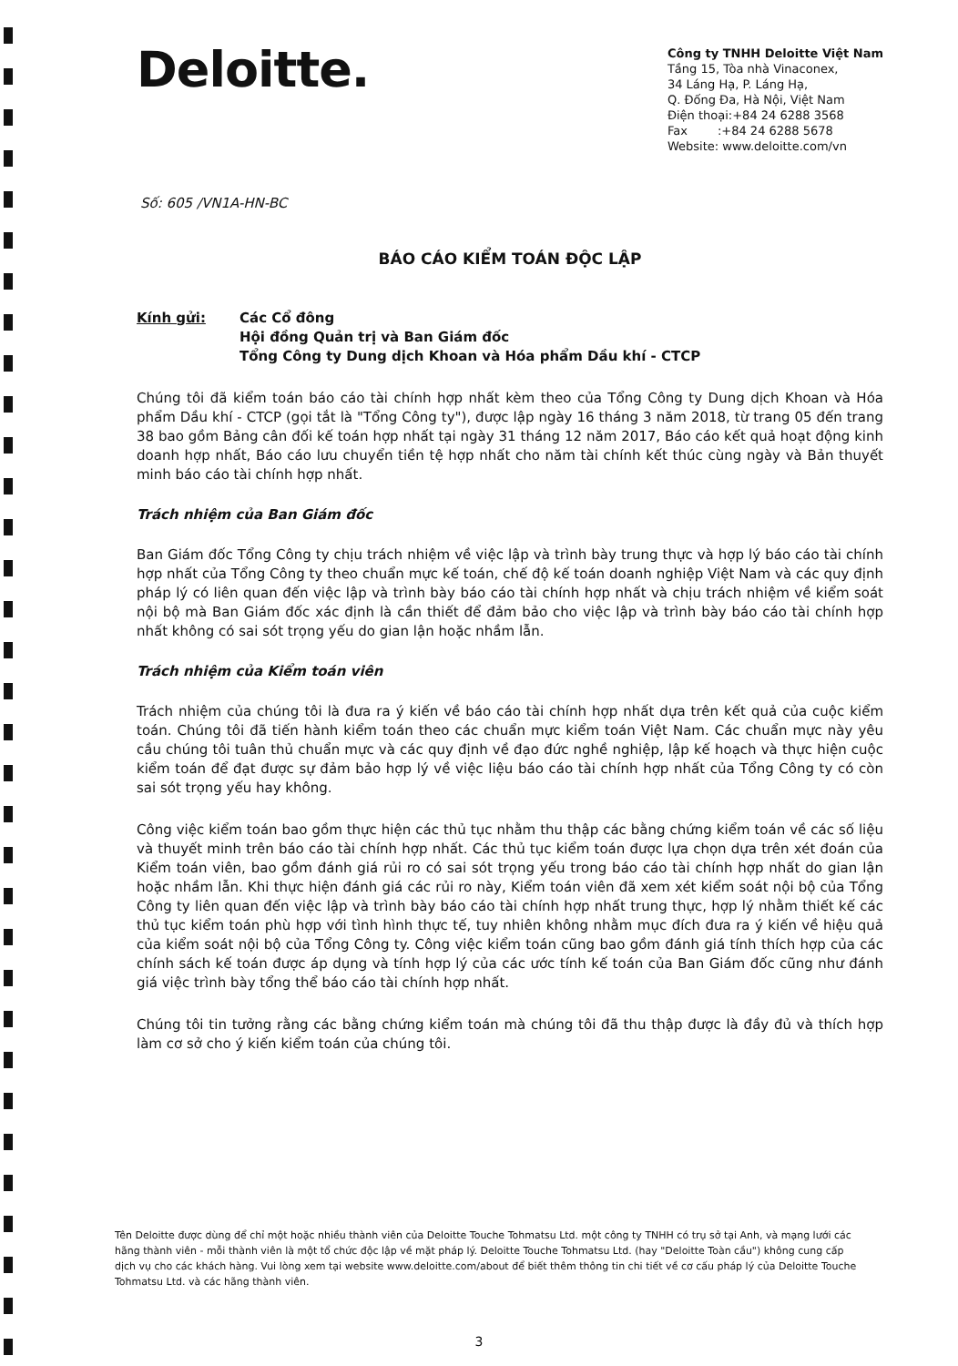Deloitte.
Công ty TNHH Deloitte Việt Nam
Tầng 15, Tòa nhà Vinaconex,
34 Láng Hạ, P. Láng Hạ,
Q. Đống Đa, Hà Nội, Việt Nam
Điện thoại:+84 24 6288 3568
Fax :+84 24 6288 5678
Website: www.deloitte.com/vn
Số: 605 /VN1A-HN-BC
BÁO CÁO KIỂM TOÁN ĐỘC LẬP
Kính gửi: Các Cổ đông
Hội đồng Quản trị và Ban Giám đốc
Tổng Công ty Dung dịch Khoan và Hóa phẩm Dầu khí - CTCP
Chúng tôi đã kiểm toán báo cáo tài chính hợp nhất kèm theo của Tổng Công ty Dung dịch Khoan và Hóa phẩm Dầu khí - CTCP (gọi tắt là "Tổng Công ty"), được lập ngày 16 tháng 3 năm 2018, từ trang 05 đến trang 38 bao gồm Bảng cân đối kế toán hợp nhất tại ngày 31 tháng 12 năm 2017, Báo cáo kết quả hoạt động kinh doanh hợp nhất, Báo cáo lưu chuyển tiền tệ hợp nhất cho năm tài chính kết thúc cùng ngày và Bản thuyết minh báo cáo tài chính hợp nhất.
Trách nhiệm của Ban Giám đốc
Ban Giám đốc Tổng Công ty chịu trách nhiệm về việc lập và trình bày trung thực và hợp lý báo cáo tài chính hợp nhất của Tổng Công ty theo chuẩn mực kế toán, chế độ kế toán doanh nghiệp Việt Nam và các quy định pháp lý có liên quan đến việc lập và trình bày báo cáo tài chính hợp nhất và chịu trách nhiệm về kiểm soát nội bộ mà Ban Giám đốc xác định là cần thiết để đảm bảo cho việc lập và trình bày báo cáo tài chính hợp nhất không có sai sót trọng yếu do gian lận hoặc nhầm lẫn.
Trách nhiệm của Kiểm toán viên
Trách nhiệm của chúng tôi là đưa ra ý kiến về báo cáo tài chính hợp nhất dựa trên kết quả của cuộc kiểm toán. Chúng tôi đã tiến hành kiểm toán theo các chuẩn mực kiểm toán Việt Nam. Các chuẩn mực này yêu cầu chúng tôi tuân thủ chuẩn mực và các quy định về đạo đức nghề nghiệp, lập kế hoạch và thực hiện cuộc kiểm toán để đạt được sự đảm bảo hợp lý về việc liệu báo cáo tài chính hợp nhất của Tổng Công ty có còn sai sót trọng yếu hay không.
Công việc kiểm toán bao gồm thực hiện các thủ tục nhằm thu thập các bằng chứng kiểm toán về các số liệu và thuyết minh trên báo cáo tài chính hợp nhất. Các thủ tục kiểm toán được lựa chọn dựa trên xét đoán của Kiểm toán viên, bao gồm đánh giá rủi ro có sai sót trọng yếu trong báo cáo tài chính hợp nhất do gian lận hoặc nhầm lẫn. Khi thực hiện đánh giá các rủi ro này, Kiểm toán viên đã xem xét kiểm soát nội bộ của Tổng Công ty liên quan đến việc lập và trình bày báo cáo tài chính hợp nhất trung thực, hợp lý nhằm thiết kế các thủ tục kiểm toán phù hợp với tình hình thực tế, tuy nhiên không nhằm mục đích đưa ra ý kiến về hiệu quả của kiểm soát nội bộ của Tổng Công ty. Công việc kiểm toán cũng bao gồm đánh giá tính thích hợp của các chính sách kế toán được áp dụng và tính hợp lý của các ước tính kế toán của Ban Giám đốc cũng như đánh giá việc trình bày tổng thể báo cáo tài chính hợp nhất.
Chúng tôi tin tưởng rằng các bằng chứng kiểm toán mà chúng tôi đã thu thập được là đầy đủ và thích hợp làm cơ sở cho ý kiến kiểm toán của chúng tôi.
Tên Deloitte được dùng để chỉ một hoặc nhiều thành viên của Deloitte Touche Tohmatsu Ltd. một công ty TNHH có trụ sở tại Anh, và mạng lưới các hãng thành viên - mỗi thành viên là một tổ chức độc lập về mặt pháp lý. Deloitte Touche Tohmatsu Ltd. (hay "Deloitte Toàn cầu") không cung cấp dịch vụ cho các khách hàng. Vui lòng xem tại website www.deloitte.com/about để biết thêm thông tin chi tiết về cơ cấu pháp lý của Deloitte Touche Tohmatsu Ltd. và các hãng thành viên.
3